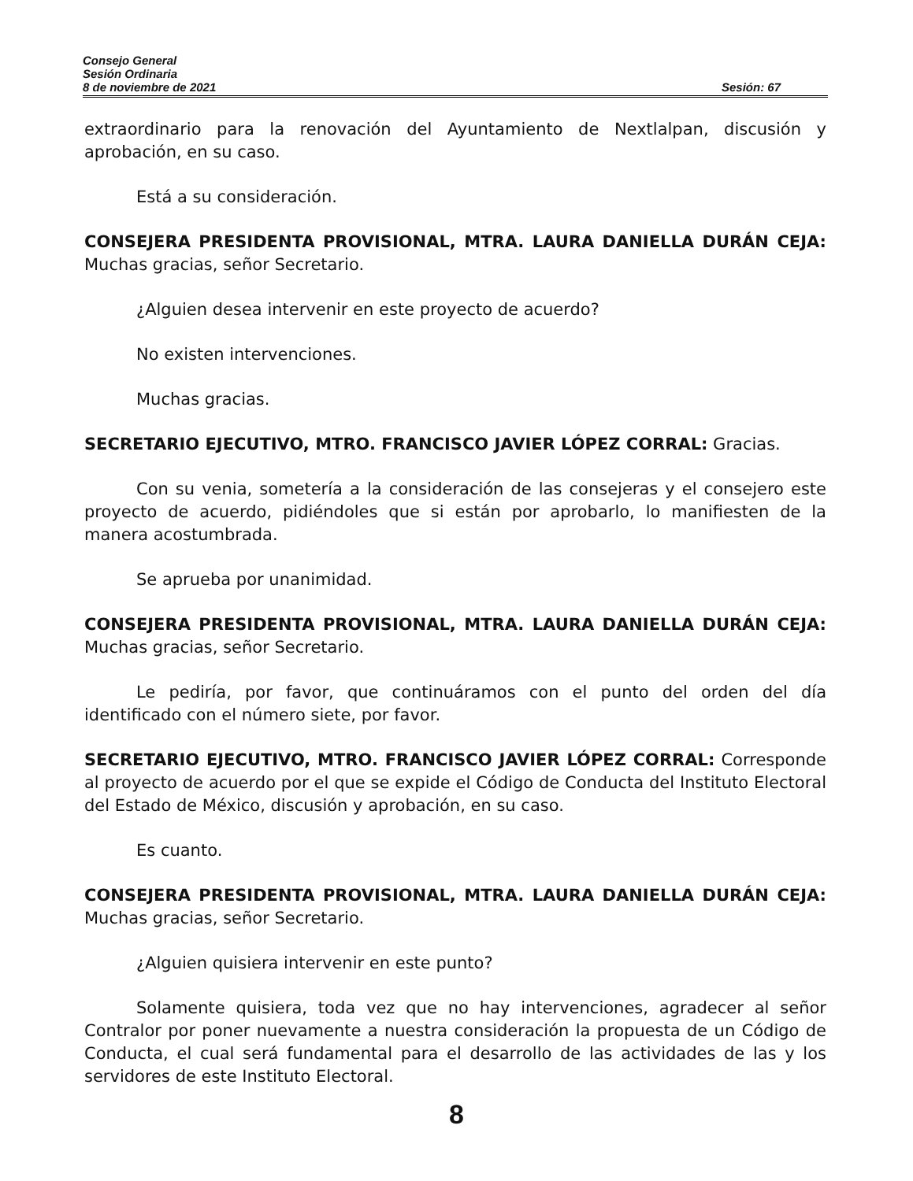Consejo General
Sesión Ordinaria
8 de noviembre de 2021 Sesión: 67
extraordinario para la renovación del Ayuntamiento de Nextlalpan, discusión y aprobación, en su caso.
Está a su consideración.
CONSEJERA PRESIDENTA PROVISIONAL, MTRA. LAURA DANIELLA DURÁN CEJA: Muchas gracias, señor Secretario.
¿Alguien desea intervenir en este proyecto de acuerdo?
No existen intervenciones.
Muchas gracias.
SECRETARIO EJECUTIVO, MTRO. FRANCISCO JAVIER LÓPEZ CORRAL: Gracias.
Con su venia, sometería a la consideración de las consejeras y el consejero este proyecto de acuerdo, pidiéndoles que si están por aprobarlo, lo manifiesten de la manera acostumbrada.
Se aprueba por unanimidad.
CONSEJERA PRESIDENTA PROVISIONAL, MTRA. LAURA DANIELLA DURÁN CEJA: Muchas gracias, señor Secretario.
Le pediría, por favor, que continuáramos con el punto del orden del día identificado con el número siete, por favor.
SECRETARIO EJECUTIVO, MTRO. FRANCISCO JAVIER LÓPEZ CORRAL: Corresponde al proyecto de acuerdo por el que se expide el Código de Conducta del Instituto Electoral del Estado de México, discusión y aprobación, en su caso.
Es cuanto.
CONSEJERA PRESIDENTA PROVISIONAL, MTRA. LAURA DANIELLA DURÁN CEJA: Muchas gracias, señor Secretario.
¿Alguien quisiera intervenir en este punto?
Solamente quisiera, toda vez que no hay intervenciones, agradecer al señor Contralor por poner nuevamente a nuestra consideración la propuesta de un Código de Conducta, el cual será fundamental para el desarrollo de las actividades de las y los servidores de este Instituto Electoral.
8